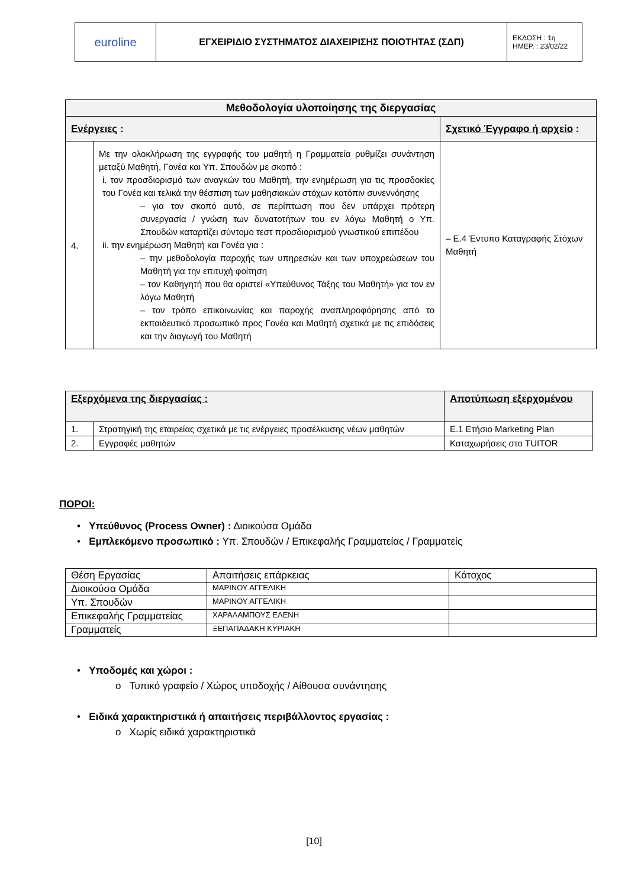| euroline | ΕΓΧΕΙΡΙΔΙΟ ΣΥΣΤΗΜΑΤΟΣ ΔΙΑΧΕΙΡΙΣΗΣ ΠΟΙΟΤΗΤΑΣ (ΣΔΠ) | ΕΚΔΟΣΗ : 1η ΗΜΕΡ. : 23/02/22 |
| Μεθοδολογία υλοποίησης της διεργασίας | | |
| --- | --- | --- |
| Ενέργειες : | | Σχετικό Έγγραφο ή αρχείο : |
| 4. | Με την ολοκλήρωση της εγγραφής του μαθητή η Γραμματεία ρυθμίζει συνάντηση μεταξύ Μαθητή, Γονέα και Υπ. Σπουδών με σκοπό : i. τον προσδιορισμό των αναγκών του Μαθητή, την ενημέρωση για τις προσδοκίες του Γονέα και τελικά την θέσπιση των μαθησιακών στόχων κατόπιν συνεννόησης – για τον σκοπό αυτό, σε περίπτωση που δεν υπάρχει πρότερη συνεργασία / γνώση των δυνατοτήτων του εν λόγω Μαθητή ο Υπ. Σπουδών καταρτίζει σύντομο τεστ προσδιορισμού γνωστικού επιπέδου ii. την ενημέρωση Μαθητή και Γονέα για : – την μεθοδολογία παροχής των υπηρεσιών και των υποχρεώσεων του Μαθητή για την επιτυχή φοίτηση – τον Καθηγητή που θα οριστεί «Υπεύθυνος Τάξης του Μαθητή» για τον εν λόγω Μαθητή – τον τρόπο επικοινωνίας και παροχής αναπληροφόρησης από το εκπαιδευτικό προσωπικό προς Γονέα και Μαθητή σχετικά με τις επιδόσεις και την διαγωγή του Μαθητή | – Ε.4 Έντυπο Καταγραφής Στόχων Μαθητή |
| Εξερχόμενα της διεργασίας : | | Αποτύπωση εξερχομένου |
| 1. | Στρατηγική της εταιρείας σχετικά με τις ενέργειες προσέλκυσης νέων μαθητών | Ε.1 Ετήσιο Marketing Plan |
| 2. | Εγγραφές μαθητών | Καταχωρήσεις στο TUITOR |
ΠΟΡΟΙ:
• Υπεύθυνος (Process Owner) : Διοικούσα Ομάδα
• Εμπλεκόμενο προσωπικό : Υπ. Σπουδών / Επικεφαλής Γραμματείας / Γραμματείς
| Θέση Εργασίας | Απαιτήσεις επάρκειας | Κάτοχος |
| Διοικούσα Ομάδα | ΜΑΡΙΝΟΥ ΑΓΓΕΛΙΚΗ | |
| Υπ. Σπουδών | ΜΑΡΙΝΟΥ ΑΓΓΕΛΙΚΗ | |
| Επικεφαλής Γραμματείας | ΧΑΡΑΛΑΜΠΟΥΣ ΕΛΕΝΗ | |
| Γραμματείς | ΞΕΠΑΠΑΔΑΚΗ ΚΥΡΙΑΚΗ | |
• Υποδομές και χώροι :
o Τυπικό γραφείο / Χώρος υποδοχής / Αίθουσα συνάντησης
• Ειδικά χαρακτηριστικά ή απαιτήσεις περιβάλλοντος εργασίας :
o Χωρίς ειδικά χαρακτηριστικά
[10]